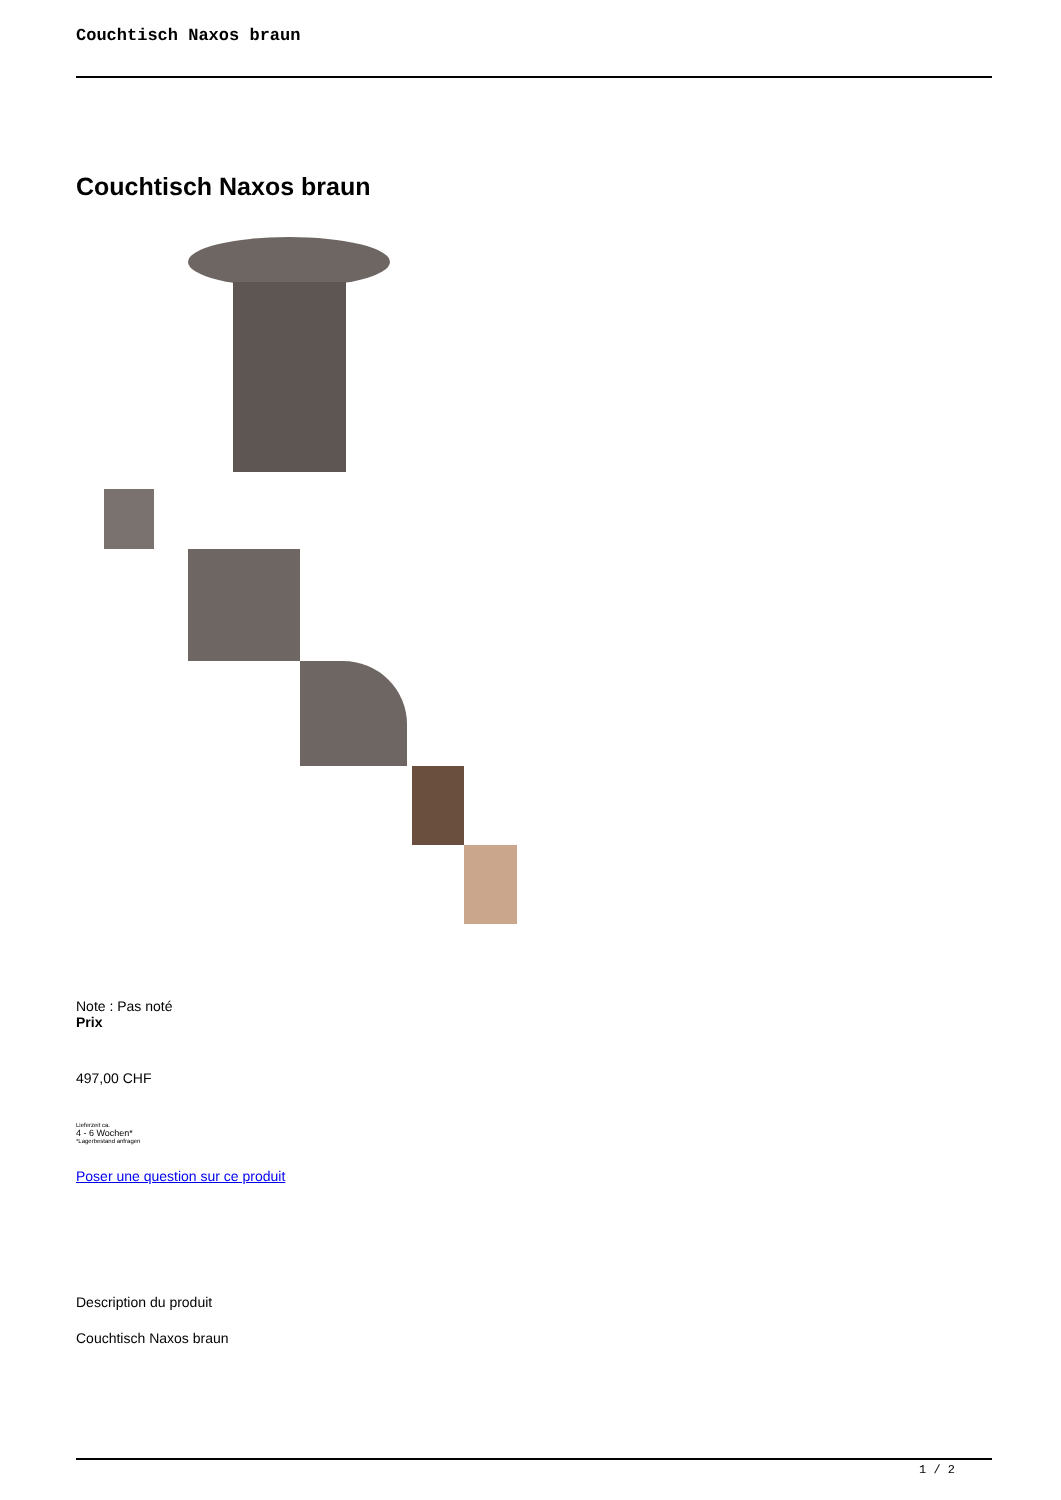Couchtisch Naxos braun
Couchtisch Naxos braun
Note : Pas noté
Prix
497,00 CHF
Lieferzeit ca.
4 - 6 Wochen*
*Lagerbestand anfragen
Poser une question sur ce produit
Description du produit
Couchtisch Naxos braun
1 / 2